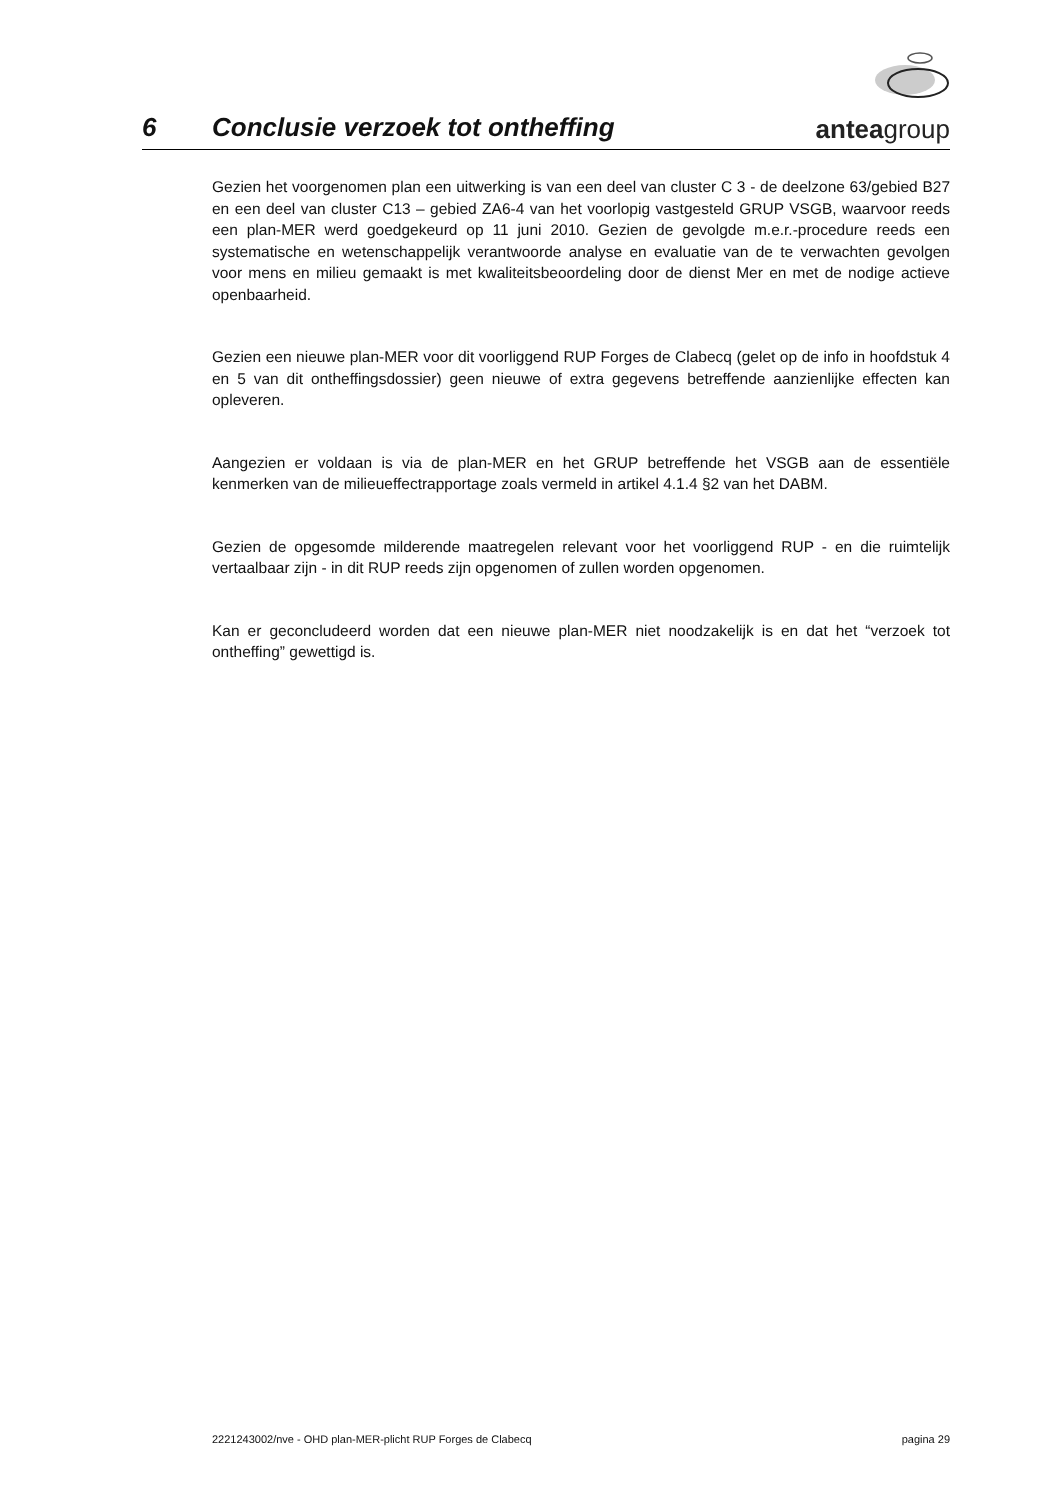anteagroup
6 Conclusie verzoek tot ontheffing
Gezien het voorgenomen plan een uitwerking is van een deel van cluster C 3 - de deelzone 63/gebied B27 en een deel van cluster C13 – gebied ZA6-4 van het voorlopig vastgesteld GRUP VSGB, waarvoor reeds een plan-MER werd goedgekeurd op 11 juni 2010. Gezien de gevolgde m.e.r.-procedure reeds een systematische en wetenschappelijk verantwoorde analyse en evaluatie van de te verwachten gevolgen voor mens en milieu gemaakt is met kwaliteitsbeoordeling door de dienst Mer en met de nodige actieve openbaarheid.
Gezien een nieuwe plan-MER voor dit voorliggend RUP Forges de Clabecq (gelet op de info in hoofdstuk 4 en 5 van dit ontheffingsdossier) geen nieuwe of extra gegevens betreffende aanzienlijke effecten kan opleveren.
Aangezien er voldaan is via de plan-MER en het GRUP betreffende het VSGB aan de essentiële kenmerken van de milieueffectrapportage zoals vermeld in artikel 4.1.4 §2 van het DABM.
Gezien de opgesomde milderende maatregelen relevant voor het voorliggend RUP - en die ruimtelijk vertaalbaar zijn - in dit RUP reeds zijn opgenomen of zullen worden opgenomen.
Kan er geconcludeerd worden dat een nieuwe plan-MER niet noodzakelijk is en dat het “verzoek tot ontheffing” gewettigd is.
2221243002/nve - OHD plan-MER-plicht RUP Forges de Clabecq pagina 29